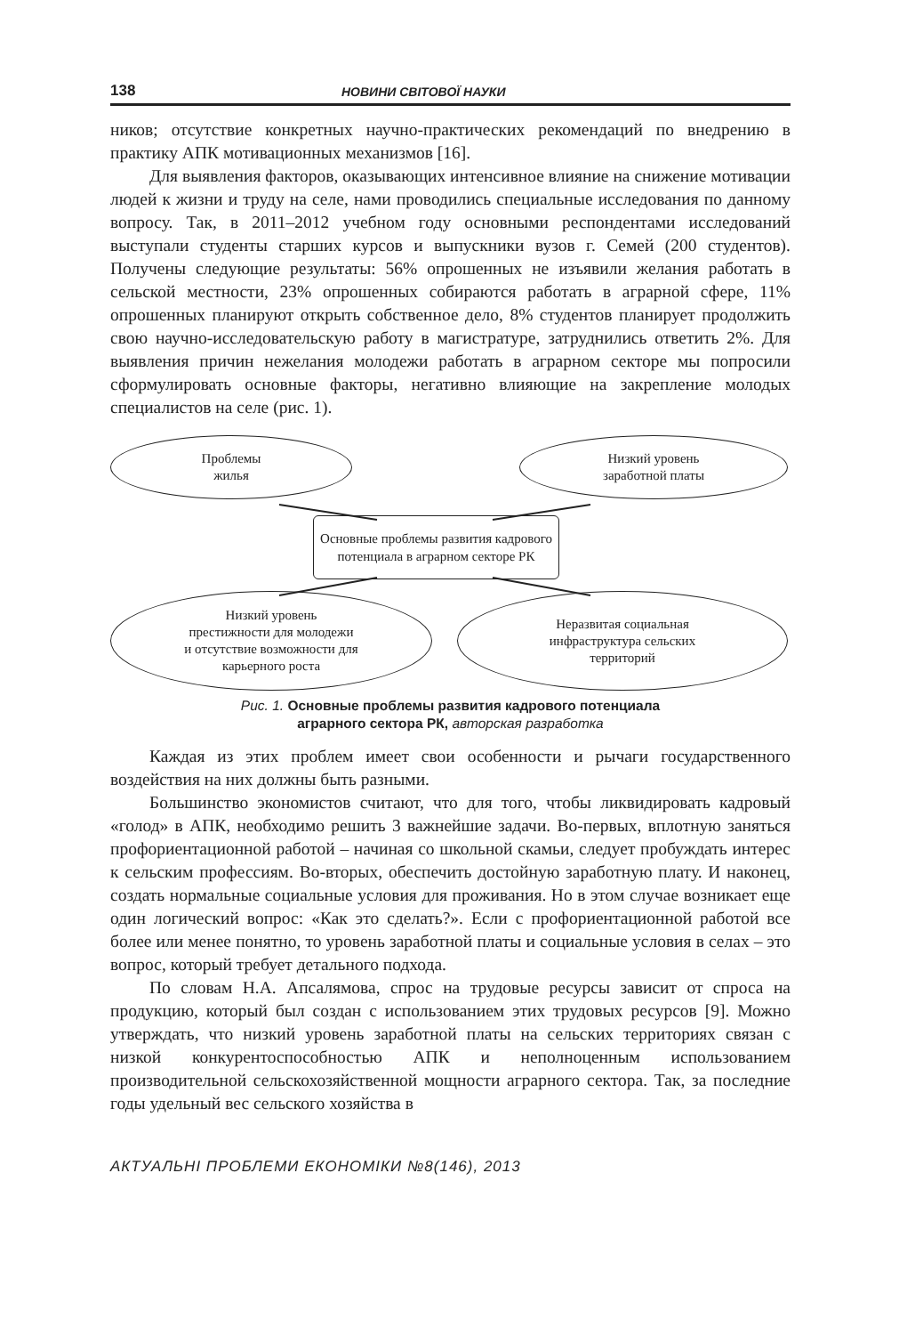138 НОВИНИ СВІТОВОЇ НАУКИ
ников; отсутствие конкретных научно-практических рекомендаций по внедрению в практику АПК мотивационных механизмов [16].
Для выявления факторов, оказывающих интенсивное влияние на снижение мотивации людей к жизни и труду на селе, нами проводились специальные исследования по данному вопросу. Так, в 2011–2012 учебном году основными респондентами исследований выступали студенты старших курсов и выпускники вузов г. Семей (200 студентов). Получены следующие результаты: 56% опрошенных не изъявили желания работать в сельской местности, 23% опрошенных собираются работать в аграрной сфере, 11% опрошенных планируют открыть собственное дело, 8% студентов планирует продолжить свою научно-исследовательскую работу в магистратуре, затруднились ответить 2%. Для выявления причин нежелания молодежи работать в аграрном секторе мы попросили сформулировать основные факторы, негативно влияющие на закрепление молодых специалистов на селе (рис. 1).
Проблемы
жилья
Низкий уровень
заработной платы
Основные проблемы развития кадрового
потенциала в аграрном секторе РК
Низкий уровень
престижности для молодежи
и отсутствие возможности для
карьерного роста
Неразвитая социальная
инфраструктура сельских
территорий
Рис. 1. Основные проблемы развития кадрового потенциала
аграрного сектора РК, авторская разработка
Каждая из этих проблем имеет свои особенности и рычаги государственного воздействия на них должны быть разными.
Большинство экономистов считают, что для того, чтобы ликвидировать кадровый «голод» в АПК, необходимо решить 3 важнейшие задачи. Во-первых, вплотную заняться профориентационной работой – начиная со школьной скамьи, следует пробуждать интерес к сельским профессиям. Во-вторых, обеспечить достойную заработную плату. И наконец, создать нормальные социальные условия для проживания. Но в этом случае возникает еще один логический вопрос: «Как это сделать?». Если с профориентационной работой все более или менее понятно, то уровень заработной платы и социальные условия в селах – это вопрос, который требует детального подхода.
По словам Н.А. Апсалямова, спрос на трудовые ресурсы зависит от спроса на продукцию, который был создан с использованием этих трудовых ресурсов [9]. Можно утверждать, что низкий уровень заработной платы на сельских территориях связан с низкой конкурентоспособностью АПК и неполноценным использованием производительной сельскохозяйственной мощности аграрного сектора. Так, за последние годы удельный вес сельского хозяйства в
АКТУАЛЬНІ ПРОБЛЕМИ ЕКОНОМІКИ №8(146), 2013